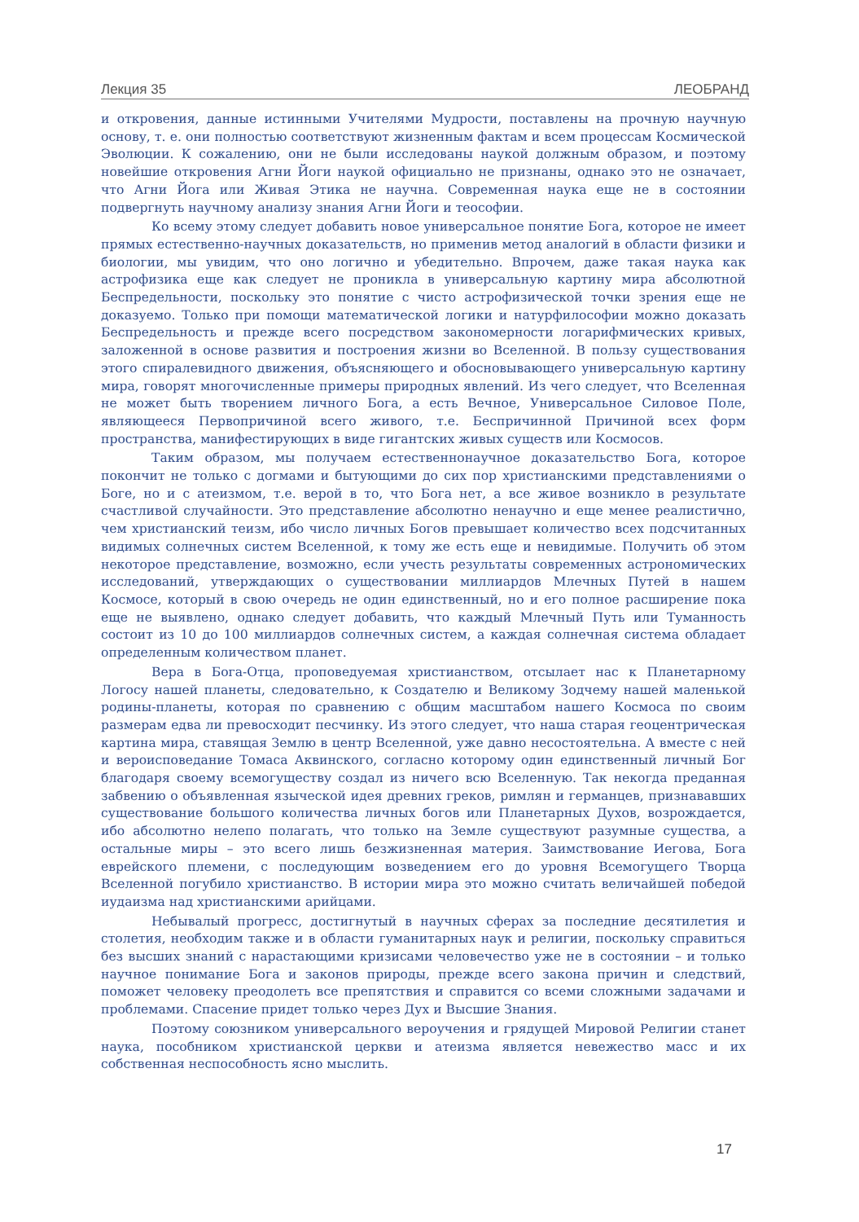Лекция 35 ЛЕОБРАНД
и откровения, данные истинными Учителями Мудрости, поставлены на прочную научную основу, т. е. они полностью соответствуют жизненным фактам и всем процессам Космической Эволюции. К сожалению, они не были исследованы наукой должным образом, и поэтому новейшие откровения Агни Йоги наукой официально не признаны, однако это не означает, что Агни Йога или Живая Этика не научна. Современная наука еще не в состоянии подвергнуть научному анализу знания Агни Йоги и теософии.
Ко всему этому следует добавить новое универсальное понятие Бога, которое не имеет прямых естественно-научных доказательств, но применив метод аналогий в области физики и биологии, мы увидим, что оно логично и убедительно. Впрочем, даже такая наука как астрофизика еще как следует не проникла в универсальную картину мира абсолютной Беспредельности, поскольку это понятие с чисто астрофизической точки зрения еще не доказуемо. Только при помощи математической логики и натурфилософии можно доказать Беспредельность и прежде всего посредством закономерности логарифмических кривых, заложенной в основе развития и построения жизни во Вселенной. В пользу существования этого спиралевидного движения, объясняющего и обосновывающего универсальную картину мира, говорят многочисленные примеры природных явлений. Из чего следует, что Вселенная не может быть творением личного Бога, а есть Вечное, Универсальное Силовое Поле, являющееся Первопричиной всего живого, т.е. Беспричинной Причиной всех форм пространства, манифестирующих в виде гигантских живых существ или Космосов.
Таким образом, мы получаем естественнонаучное доказательство Бога, которое покончит не только с догмами и бытующими до сих пор христианскими представлениями о Боге, но и с атеизмом, т.е. верой в то, что Бога нет, а все живое возникло в результате счастливой случайности. Это представление абсолютно ненаучно и еще менее реалистично, чем христианский теизм, ибо число личных Богов превышает количество всех подсчитанных видимых солнечных систем Вселенной, к тому же есть еще и невидимые. Получить об этом некоторое представление, возможно, если учесть результаты современных астрономических исследований, утверждающих о существовании миллиардов Млечных Путей в нашем Космосе, который в свою очередь не один единственный, но и его полное расширение пока еще не выявлено, однако следует добавить, что каждый Млечный Путь или Туманность состоит из 10 до 100 миллиардов солнечных систем, а каждая солнечная система обладает определенным количеством планет.
Вера в Бога-Отца, проповедуемая христианством, отсылает нас к Планетарному Логосу нашей планеты, следовательно, к Создателю и Великому Зодчему нашей маленькой родины-планеты, которая по сравнению с общим масштабом нашего Космоса по своим размерам едва ли превосходит песчинку. Из этого следует, что наша старая геоцентрическая картина мира, ставящая Землю в центр Вселенной, уже давно несостоятельна. А вместе с ней и вероисповедание Томаса Аквинского, согласно которому один единственный личный Бог благодаря своему всемогуществу создал из ничего всю Вселенную. Так некогда преданная забвению о объявленная языческой идея древних греков, римлян и германцев, признававших существование большого количества личных богов или Планетарных Духов, возрождается, ибо абсолютно нелепо полагать, что только на Земле существуют разумные существа, а остальные миры – это всего лишь безжизненная материя. Заимствование Иегова, Бога еврейского племени, с последующим возведением его до уровня Всемогущего Творца Вселенной погубило христианство. В истории мира это можно считать величайшей победой иудаизма над христианскими арийцами.
Небывалый прогресс, достигнутый в научных сферах за последние десятилетия и столетия, необходим также и в области гуманитарных наук и религии, поскольку справиться без высших знаний с нарастающими кризисами человечество уже не в состоянии – и только научное понимание Бога и законов природы, прежде всего закона причин и следствий, поможет человеку преодолеть все препятствия и справится со всеми сложными задачами и проблемами. Спасение придет только через Дух и Высшие Знания.
Поэтому союзником универсального вероучения и грядущей Мировой Религии станет наука, пособником христианской церкви и атеизма является невежество масс и их собственная неспособность ясно мыслить.
17